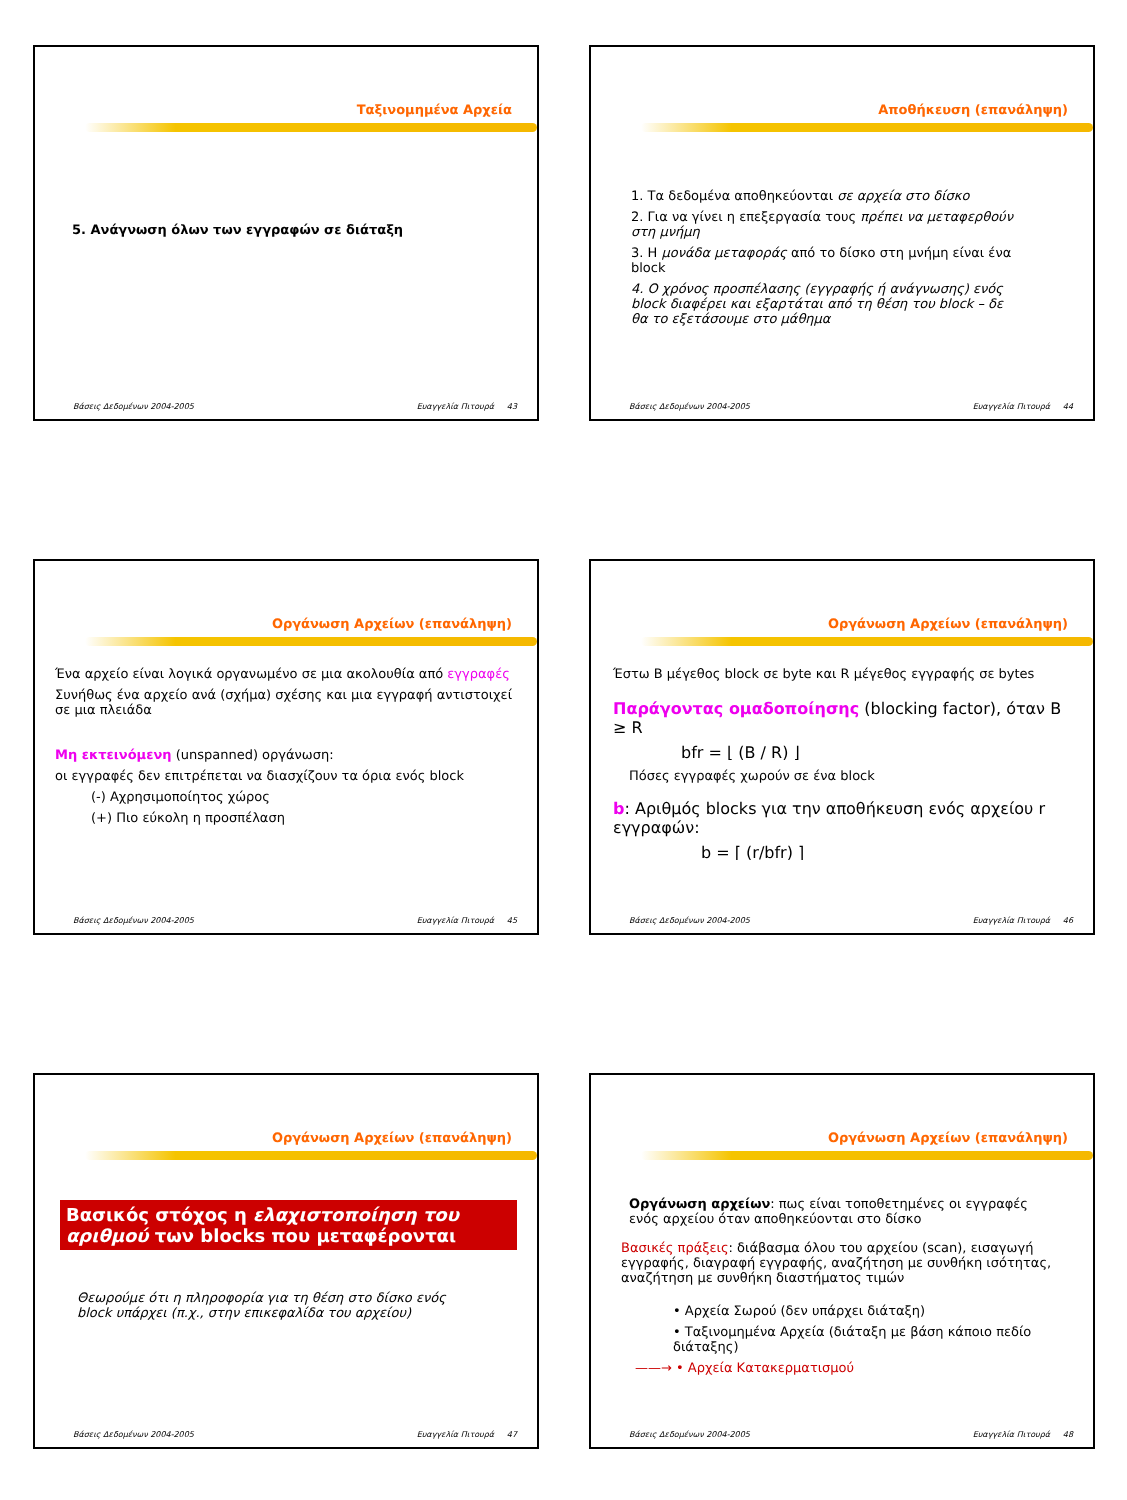Ταξινομημένα Αρχεία
5. Ανάγνωση όλων των εγγραφών σε διάταξη
Βάσεις Δεδομένων 2004-2005 Ευαγγελία Πιτουρά 43
Αποθήκευση (επανάληψη)
1. Τα δεδομένα αποθηκεύονται σε αρχεία στο δίσκο
2. Για να γίνει η επεξεργασία τους πρέπει να μεταφερθούν στη μνήμη
3. Η μονάδα μεταφοράς από το δίσκο στη μνήμη είναι ένα block
4. Ο χρόνος προσπέλασης (εγγραφής ή ανάγνωσης) ενός block διαφέρει και εξαρτάται από τη θέση του block – δε θα το εξετάσουμε στο μάθημα
Βάσεις Δεδομένων 2004-2005 Ευαγγελία Πιτουρά 44
Οργάνωση Αρχείων (επανάληψη)
Ένα αρχείο είναι λογικά οργανωμένο σε μια ακολουθία από εγγραφές
Συνήθως ένα αρχείο ανά (σχήμα) σχέσης και μια εγγραφή αντιστοιχεί σε μια πλειάδα
Μη εκτεινόμενη (unspanned) οργάνωση:
οι εγγραφές δεν επιτρέπεται να διασχίζουν τα όρια ενός block
(-) Αχρησιμοποίητος χώρος
(+) Πιο εύκολη η προσπέλαση
Βάσεις Δεδομένων 2004-2005 Ευαγγελία Πιτουρά 45
Οργάνωση Αρχείων (επανάληψη)
Έστω B μέγεθος block σε byte και R μέγεθος εγγραφής σε bytes
Παράγοντας ομαδοποίησης (blocking factor), όταν B ≥ R
bfr = ⌊ (B / R) ⌋
Πόσες εγγραφές χωρούν σε ένα block
b: Αριθμός blocks για την αποθήκευση ενός αρχείου r εγγραφών:
b = ⌈ (r/bfr) ⌉
Βάσεις Δεδομένων 2004-2005 Ευαγγελία Πιτουρά 46
Οργάνωση Αρχείων (επανάληψη)
Βασικός στόχος η ελαχιστοποίηση του αριθμού των blocks που μεταφέρονται
Θεωρούμε ότι η πληροφορία για τη θέση στο δίσκο ενός block υπάρχει (π.χ., στην επικεφαλίδα του αρχείου)
Βάσεις Δεδομένων 2004-2005 Ευαγγελία Πιτουρά 47
Οργάνωση Αρχείων (επανάληψη)
Οργάνωση αρχείων: πως είναι τοποθετημένες οι εγγραφές ενός αρχείου όταν αποθηκεύονται στο δίσκο
Βασικές πράξεις: διάβασμα όλου του αρχείου (scan), εισαγωγή εγγραφής, διαγραφή εγγραφής, αναζήτηση με συνθήκη ισότητας, αναζήτηση με συνθήκη διαστήματος τιμών
• Αρχεία Σωρού (δεν υπάρχει διάταξη)
• Ταξινομημένα Αρχεία (διάταξη με βάση κάποιο πεδίο διάταξης)
——→ • Αρχεία Κατακερματισμού
Βάσεις Δεδομένων 2004-2005 Ευαγγελία Πιτουρά 48